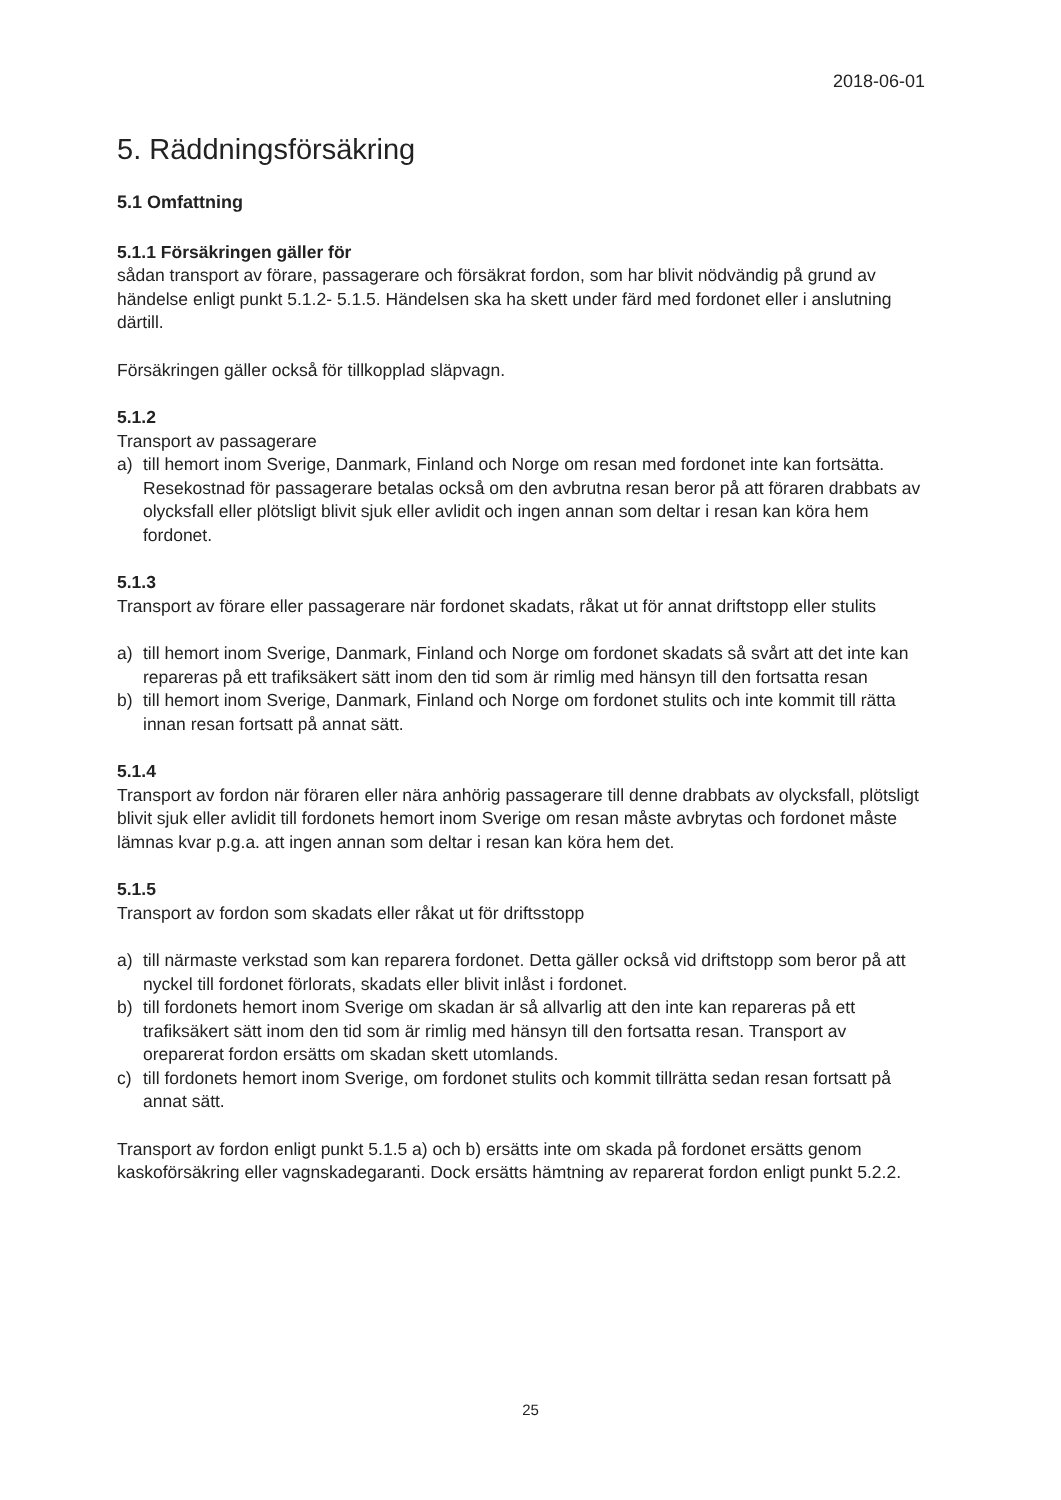2018-06-01
5. Räddningsförsäkring
5.1 Omfattning
5.1.1 Försäkringen gäller för
sådan transport av förare, passagerare och försäkrat fordon, som har blivit nödvändig på grund av händelse enligt punkt 5.1.2- 5.1.5. Händelsen ska ha skett under färd med fordonet eller i anslutning därtill.
Försäkringen gäller också för tillkopplad släpvagn.
5.1.2
Transport av passagerare
a) till hemort inom Sverige, Danmark, Finland och Norge om resan med fordonet inte kan fortsätta. Resekostnad för passagerare betalas också om den avbrutna resan beror på att föraren drabbats av olycksfall eller plötsligt blivit sjuk eller avlidit och ingen annan som deltar i resan kan köra hem fordonet.
5.1.3
Transport av förare eller passagerare när fordonet skadats, råkat ut för annat driftstopp eller stulits
a) till hemort inom Sverige, Danmark, Finland och Norge om fordonet skadats så svårt att det inte kan repareras på ett trafiksäkert sätt inom den tid som är rimlig med hänsyn till den fortsatta resan
b) till hemort inom Sverige, Danmark, Finland och Norge om fordonet stulits och inte kommit till rätta innan resan fortsatt på annat sätt.
5.1.4
Transport av fordon när föraren eller nära anhörig passagerare till denne drabbats av olycksfall, plötsligt blivit sjuk eller avlidit till fordonets hemort inom Sverige om resan måste avbrytas och fordonet måste lämnas kvar p.g.a. att ingen annan som deltar i resan kan köra hem det.
5.1.5
Transport av fordon som skadats eller råkat ut för driftsstopp
a) till närmaste verkstad som kan reparera fordonet. Detta gäller också vid driftstopp som beror på att nyckel till fordonet förlorats, skadats eller blivit inlåst i fordonet.
b) till fordonets hemort inom Sverige om skadan är så allvarlig att den inte kan repareras på ett trafiksäkert sätt inom den tid som är rimlig med hänsyn till den fortsatta resan. Transport av oreparerat fordon ersätts om skadan skett utomlands.
c) till fordonets hemort inom Sverige, om fordonet stulits och kommit tillrätta sedan resan fortsatt på annat sätt.
Transport av fordon enligt punkt 5.1.5 a) och b) ersätts inte om skada på fordonet ersätts genom kaskoförsäkring eller vagnskadegaranti. Dock ersätts hämtning av reparerat fordon enligt punkt 5.2.2.
25